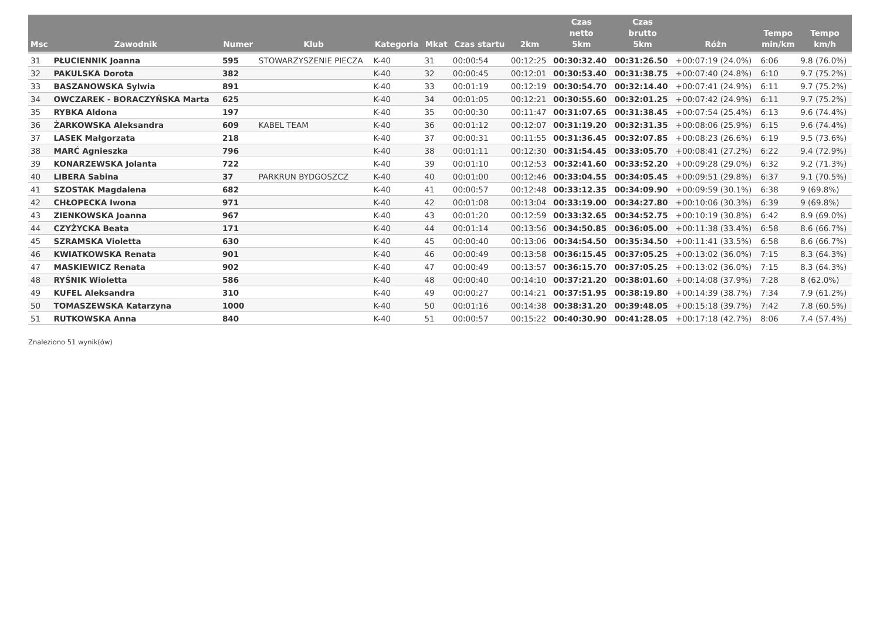| Msc | Zawodnik | Numer | Klub | Kategoria | Mkat | Czas startu | 2km | Czas netto 5km | Czas brutto 5km | Różn | Tempo min/km | Tempo km/h |
| --- | --- | --- | --- | --- | --- | --- | --- | --- | --- | --- | --- | --- |
| 31 | PŁUCIENNIK Joanna | 595 | STOWARZYSZENIE PIECZA | K-40 | 31 | 00:00:54 | 00:12:25 | 00:30:32.40 | 00:31:26.50 | +00:07:19 (24.0%) | 6:06 | 9.8 (76.0%) |
| 32 | PAKULSKA Dorota | 382 | | K-40 | 32 | 00:00:45 | 00:12:01 | 00:30:53.40 | 00:31:38.75 | +00:07:40 (24.8%) | 6:10 | 9.7 (75.2%) |
| 33 | BASZANOWSKA Sylwia | 891 | | K-40 | 33 | 00:01:19 | 00:12:19 | 00:30:54.70 | 00:32:14.40 | +00:07:41 (24.9%) | 6:11 | 9.7 (75.2%) |
| 34 | OWCZAREK - BORACZYŃSKA Marta | 625 | | K-40 | 34 | 00:01:05 | 00:12:21 | 00:30:55.60 | 00:32:01.25 | +00:07:42 (24.9%) | 6:11 | 9.7 (75.2%) |
| 35 | RYBKA Aldona | 197 | | K-40 | 35 | 00:00:30 | 00:11:47 | 00:31:07.65 | 00:31:38.45 | +00:07:54 (25.4%) | 6:13 | 9.6 (74.4%) |
| 36 | ŻARKOWSKA Aleksandra | 609 | KABEL TEAM | K-40 | 36 | 00:01:12 | 00:12:07 | 00:31:19.20 | 00:32:31.35 | +00:08:06 (25.9%) | 6:15 | 9.6 (74.4%) |
| 37 | LASEK Małgorzata | 218 | | K-40 | 37 | 00:00:31 | 00:11:55 | 00:31:36.45 | 00:32:07.85 | +00:08:23 (26.6%) | 6:19 | 9.5 (73.6%) |
| 38 | MARĆ Agnieszka | 796 | | K-40 | 38 | 00:01:11 | 00:12:30 | 00:31:54.45 | 00:33:05.70 | +00:08:41 (27.2%) | 6:22 | 9.4 (72.9%) |
| 39 | KONARZEWSKA Jolanta | 722 | | K-40 | 39 | 00:01:10 | 00:12:53 | 00:32:41.60 | 00:33:52.20 | +00:09:28 (29.0%) | 6:32 | 9.2 (71.3%) |
| 40 | LIBERA Sabina | 37 | PARKRUN BYDGOSZCZ | K-40 | 40 | 00:01:00 | 00:12:46 | 00:33:04.55 | 00:34:05.45 | +00:09:51 (29.8%) | 6:37 | 9.1 (70.5%) |
| 41 | SZOSTAK Magdalena | 682 | | K-40 | 41 | 00:00:57 | 00:12:48 | 00:33:12.35 | 00:34:09.90 | +00:09:59 (30.1%) | 6:38 | 9 (69.8%) |
| 42 | CHŁOPECKA Iwona | 971 | | K-40 | 42 | 00:01:08 | 00:13:04 | 00:33:19.00 | 00:34:27.80 | +00:10:06 (30.3%) | 6:39 | 9 (69.8%) |
| 43 | ZIENKOWSKA Joanna | 967 | | K-40 | 43 | 00:01:20 | 00:12:59 | 00:33:32.65 | 00:34:52.75 | +00:10:19 (30.8%) | 6:42 | 8.9 (69.0%) |
| 44 | CZYŻYCKA Beata | 171 | | K-40 | 44 | 00:01:14 | 00:13:56 | 00:34:50.85 | 00:36:05.00 | +00:11:38 (33.4%) | 6:58 | 8.6 (66.7%) |
| 45 | SZRAMSKA Violetta | 630 | | K-40 | 45 | 00:00:40 | 00:13:06 | 00:34:54.50 | 00:35:34.50 | +00:11:41 (33.5%) | 6:58 | 8.6 (66.7%) |
| 46 | KWIATKOWSKA Renata | 901 | | K-40 | 46 | 00:00:49 | 00:13:58 | 00:36:15.45 | 00:37:05.25 | +00:13:02 (36.0%) | 7:15 | 8.3 (64.3%) |
| 47 | MASKIEWICZ Renata | 902 | | K-40 | 47 | 00:00:49 | 00:13:57 | 00:36:15.70 | 00:37:05.25 | +00:13:02 (36.0%) | 7:15 | 8.3 (64.3%) |
| 48 | RYŚNIK Wioletta | 586 | | K-40 | 48 | 00:00:40 | 00:14:10 | 00:37:21.20 | 00:38:01.60 | +00:14:08 (37.9%) | 7:28 | 8 (62.0%) |
| 49 | KUFEL Aleksandra | 310 | | K-40 | 49 | 00:00:27 | 00:14:21 | 00:37:51.95 | 00:38:19.80 | +00:14:39 (38.7%) | 7:34 | 7.9 (61.2%) |
| 50 | TOMASZEWSKA Katarzyna | 1000 | | K-40 | 50 | 00:01:16 | 00:14:38 | 00:38:31.20 | 00:39:48.05 | +00:15:18 (39.7%) | 7:42 | 7.8 (60.5%) |
| 51 | RUTKOWSKA Anna | 840 | | K-40 | 51 | 00:00:57 | 00:15:22 | 00:40:30.90 | 00:41:28.05 | +00:17:18 (42.7%) | 8:06 | 7.4 (57.4%) |
Znaleziono 51 wynik(ów)